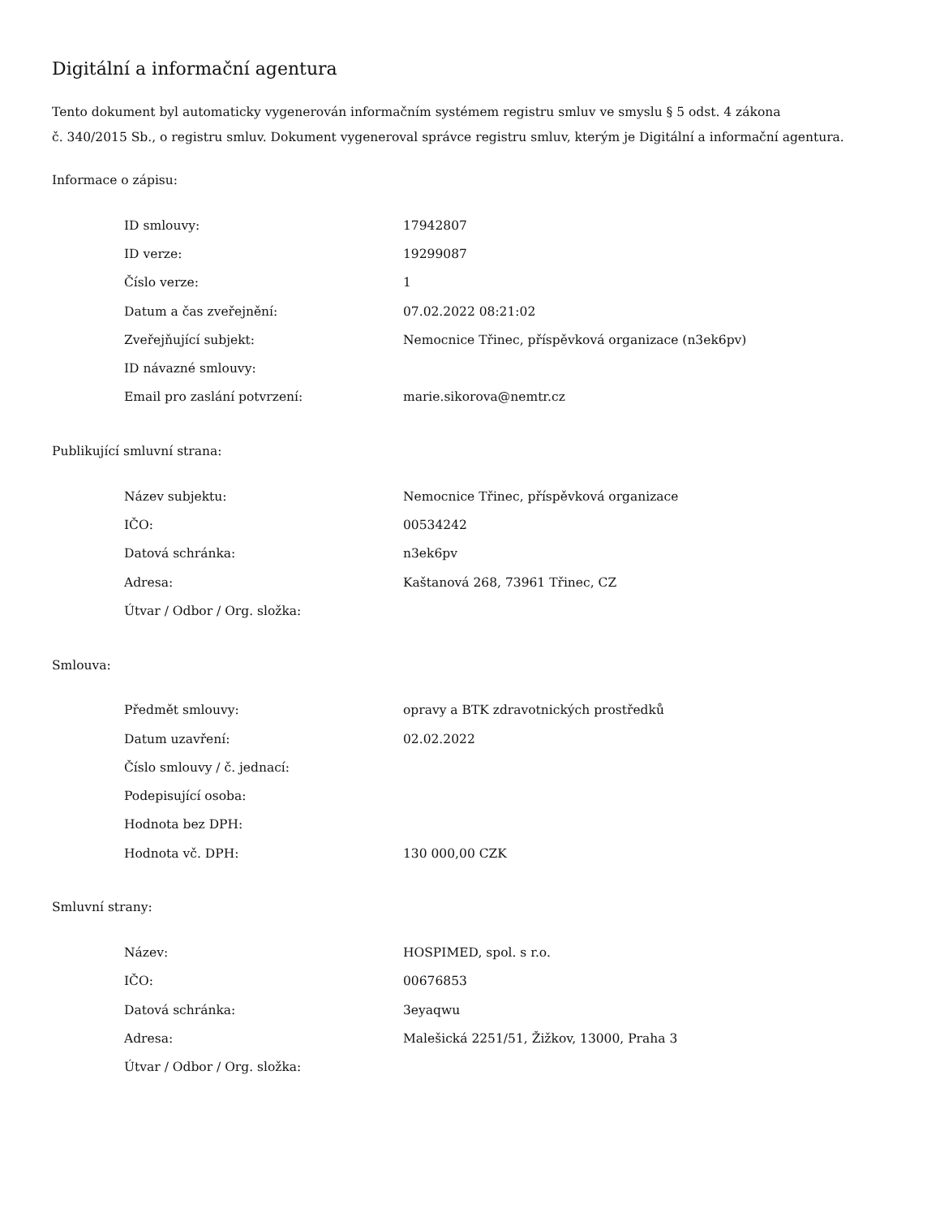Digitální a informační agentura
Tento dokument byl automaticky vygenerován informačním systémem registru smluv ve smyslu § 5 odst. 4 zákona
č. 340/2015 Sb., o registru smluv. Dokument vygeneroval správce registru smluv, kterým je Digitální a informační agentura.
Informace o zápisu:
| ID smlouvy: | 17942807 |
| ID verze: | 19299087 |
| Číslo verze: | 1 |
| Datum a čas zveřejnění: | 07.02.2022 08:21:02 |
| Zveřejňující subjekt: | Nemocnice Třinec, příspěvková organizace (n3ek6pv) |
| ID návazné smlouvy: | |
| Email pro zaslání potvrzení: | marie.sikorova@nemtr.cz |
Publikující smluvní strana:
| Název subjektu: | Nemocnice Třinec, příspěvková organizace |
| IČO: | 00534242 |
| Datová schránka: | n3ek6pv |
| Adresa: | Kaštanová 268, 73961 Třinec, CZ |
| Útvar / Odbor / Org. složka: | |
Smlouva:
| Předmět smlouvy: | opravy a BTK zdravotnických prostředků |
| Datum uzavření: | 02.02.2022 |
| Číslo smlouvy / č. jednací: | |
| Podepisující osoba: | |
| Hodnota bez DPH: | |
| Hodnota vč. DPH: | 130 000,00 CZK |
Smluvní strany:
| Název: | HOSPIMED, spol. s r.o. |
| IČO: | 00676853 |
| Datová schránka: | 3eyaqwu |
| Adresa: | Malešická 2251/51, Žižkov, 13000, Praha 3 |
| Útvar / Odbor / Org. složka: | |